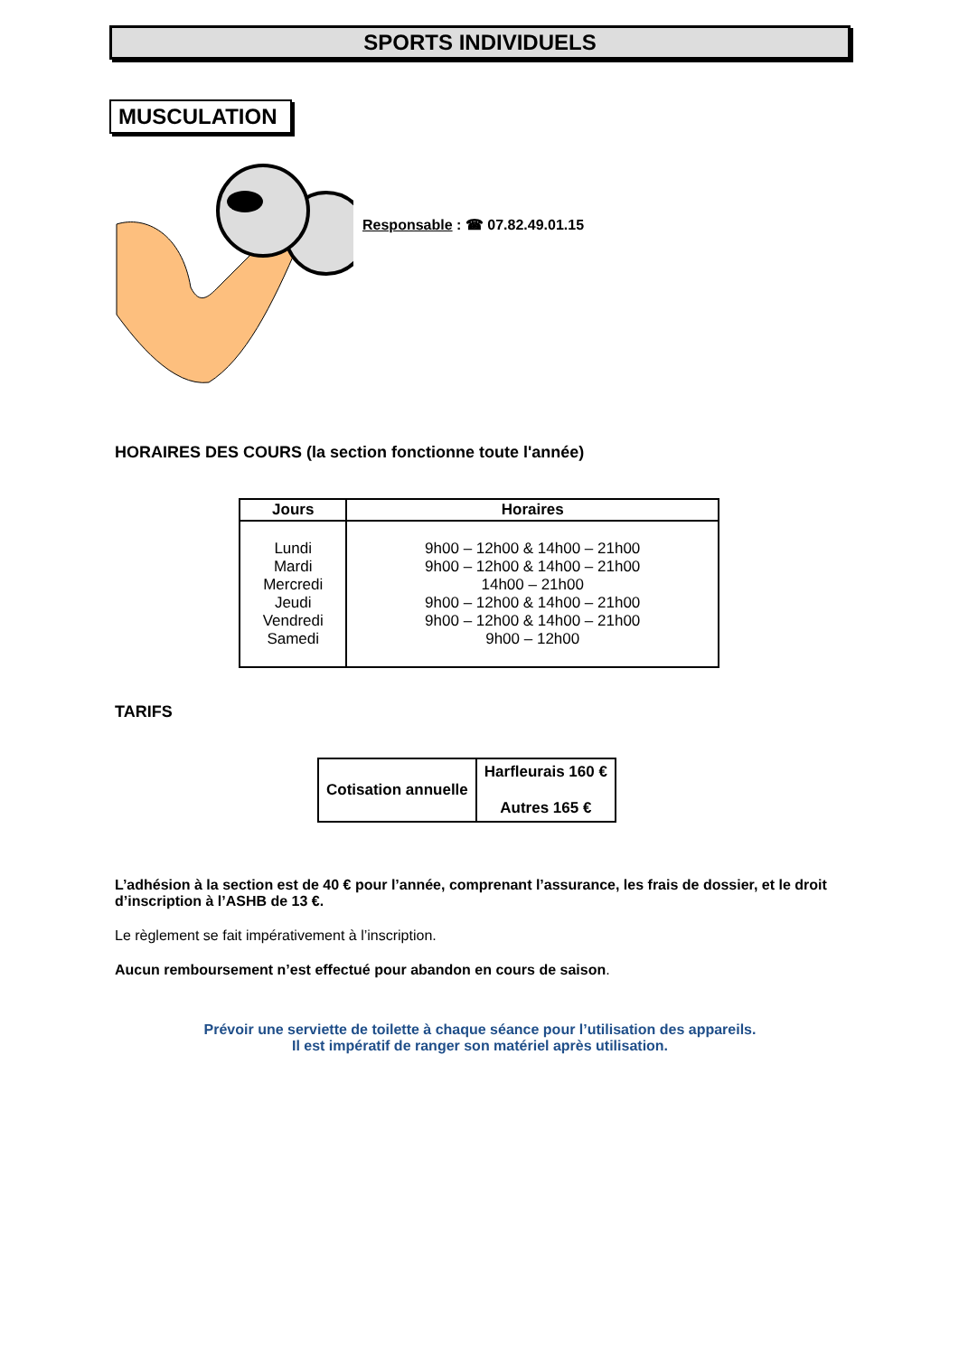SPORTS INDIVIDUELS
MUSCULATION
Responsable : ☎ 07.82.49.01.15
HORAIRES DES COURS (la section fonctionne toute l'année)
| Jours | Horaires |
| --- | --- |
| Lundi Mardi Mercredi Jeudi Vendredi Samedi | 9h00 – 12h00 & 14h00 – 21h00 9h00 – 12h00 & 14h00 – 21h00 14h00 – 21h00 9h00 – 12h00 & 14h00 – 21h00 9h00 – 12h00 & 14h00 – 21h00 9h00 – 12h00 |
TARIFS
| Cotisation annuelle | Harfleurais 160 € Autres 165 € |
L’adhésion à la section est de 40 € pour l’année, comprenant l’assurance, les frais de dossier, et le droit d’inscription à l’ASHB de 13 €.
Le règlement se fait impérativement à l’inscription.
Aucun remboursement n’est effectué pour abandon en cours de saison.
Prévoir une serviette de toilette à chaque séance pour l’utilisation des appareils.
Il est impératif de ranger son matériel après utilisation.